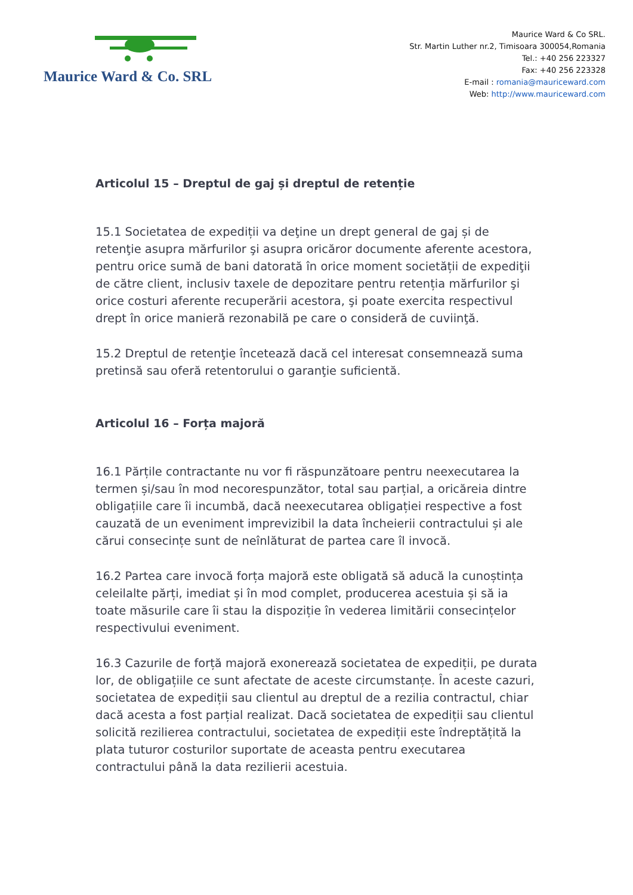Maurice Ward & Co. SRL
Maurice Ward & Co SRL.
Str. Martin Luther nr.2, Timisoara 300054,Romania
Tel.: +40 256 223327
Fax: +40 256 223328
E-mail : romania@mauriceward.com
Web: http://www.mauriceward.com
Articolul 15 – Dreptul de gaj și dreptul de retenție
15.1 Societatea de expediții va deţine un drept general de gaj și de retenţie asupra mărfurilor şi asupra oricăror documente aferente acestora, pentru orice sumă de bani datorată în orice moment societății de expediţii de către client, inclusiv taxele de depozitare pentru retenția mărfurilor şi orice costuri aferente recuperării acestora, şi poate exercita respectivul drept în orice manieră rezonabilă pe care o consideră de cuviinţă.
15.2 Dreptul de retenţie încetează dacă cel interesat consemnează suma pretinsă sau oferă retentorului o garanţie suficientă.
Articolul 16 – Forța majoră
16.1 Părțile contractante nu vor fi răspunzătoare pentru neexecutarea la termen și/sau în mod necorespunzător, total sau parțial, a oricăreia dintre obligațiile care îi incumbă, dacă neexecutarea obligației respective a fost cauzată de un eveniment imprevizibil la data încheierii contractului și ale cărui consecințe sunt de neînlăturat de partea care îl invocă.
16.2 Partea care invocă forța majoră este obligată să aducă la cunoștința celeilalte părți, imediat și în mod complet, producerea acestuia și să ia toate măsurile care îi stau la dispoziție în vederea limitării consecințelor respectivului eveniment.
16.3 Cazurile de forță majoră exonerează societatea de expediții, pe durata lor, de obligațiile ce sunt afectate de aceste circumstanțe. În aceste cazuri, societatea de expediții sau clientul au dreptul de a rezilia contractul, chiar dacă acesta a fost parțial realizat. Dacă societatea de expediții sau clientul solicită rezilierea contractului, societatea de expediții este îndreptățită la plata tuturor costurilor suportate de aceasta pentru executarea contractului până la data rezilierii acestuia.